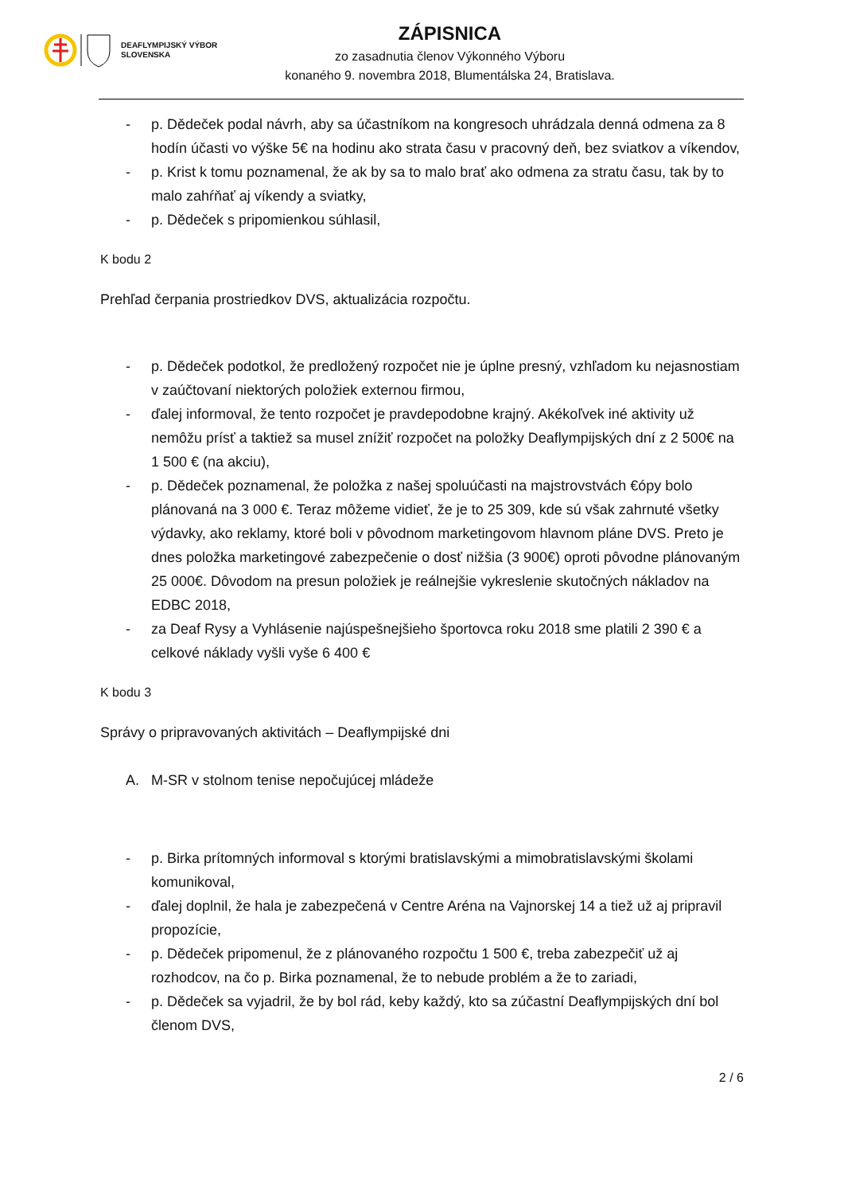DEAFLYMPIJSKÝ VÝBOR
SLOVENSKA
ZÁPISNICA
zo zasadnutia členov Výkonného Výboru
konaného 9. novembra 2018, Blumentálska 24, Bratislava.
- p. Dědeček podal návrh, aby sa účastníkom na kongresoch uhrádzala denná odmena za 8 hodín účasti vo výške 5€ na hodinu ako strata času v pracovný deň, bez sviatkov a víkendov,
- p. Krist k tomu poznamenal, že ak by sa to malo brať ako odmena za stratu času, tak by to malo zahŕňať aj víkendy a sviatky,
- p. Dědeček s pripomienkou súhlasil,
K bodu 2
Prehľad čerpania prostriedkov DVS, aktualizácia rozpočtu.
- p. Dědeček podotkol, že predložený rozpočet nie je úplne presný, vzhľadom ku nejasnostiam v zaúčtovaní niektorých položiek externou firmou,
- ďalej informoval, že tento rozpočet je pravdepodobne krajný. Akékoľvek iné aktivity už nemôžu prísť a taktiež sa musel znížiť rozpočet na položky Deaflympijských dní z 2 500€ na 1 500 € (na akciu),
- p. Dědeček poznamenal, že položka z našej spoluúčasti na majstrovstvách €ópy bolo plánovaná na 3 000 €. Teraz môžeme vidieť, že je to 25 309, kde sú však zahrnuté všetky výdavky, ako reklamy, ktoré boli v pôvodnom marketingovom hlavnom pláne DVS. Preto je dnes položka marketingové zabezpečenie o dosť nižšia (3 900€) oproti pôvodne plánovaným 25 000€. Dôvodom na presun položiek je reálnejšie vykreslenie skutočných nákladov na EDBC 2018,
- za Deaf Rysy a Vyhlásenie najúspešnejšieho športovca roku 2018 sme platili 2 390 € a celkové náklady vyšli vyše 6 400 €
K bodu 3
Správy o pripravovaných aktivitách – Deaflympijské dni
A. M-SR v stolnom tenise nepočujúcej mládeže
- p. Birka prítomných informoval s ktorými bratislavskými a mimobratislavskými školami komunikoval,
- ďalej doplnil, že hala je zabezpečená v Centre Aréna na Vajnorskej 14 a tiež už aj pripravil propozície,
- p. Dědeček pripomenul, že z plánovaného rozpočtu 1 500 €, treba zabezpečiť už aj rozhodcov, na čo p. Birka poznamenal, že to nebude problém a že to zariadi,
- p. Dědeček sa vyjadril, že by bol rád, keby každý, kto sa zúčastní Deaflympijských dní bol členom DVS,
2 / 6